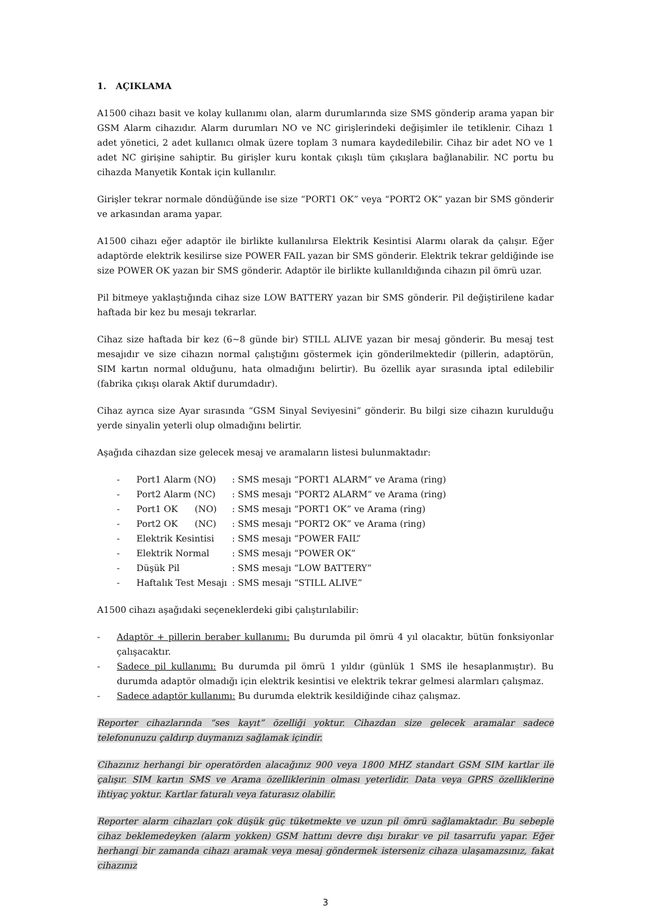1. AÇIKLAMA
A1500 cihazı basit ve kolay kullanımı olan, alarm durumlarında size SMS gönderip arama yapan bir GSM Alarm cihazıdır. Alarm durumları NO ve NC girişlerindeki değişimler ile tetiklenir. Cihazı 1 adet yönetici, 2 adet kullanıcı olmak üzere toplam 3 numara kaydedilebilir. Cihaz bir adet NO ve 1 adet NC girişine sahiptir. Bu girişler kuru kontak çıkışlı tüm çıkışlara bağlanabilir. NC portu bu cihazda Manyetik Kontak için kullanılır.
Girişler tekrar normale döndüğünde ise size “PORT1 OK” veya “PORT2 OK” yazan bir SMS gönderir ve arkasından arama yapar.
A1500 cihazı eğer adaptör ile birlikte kullanılırsa Elektrik Kesintisi Alarmı olarak da çalışır. Eğer adaptörde elektrik kesilirse size POWER FAIL yazan bir SMS gönderir. Elektrik tekrar geldiğinde ise size POWER OK yazan bir SMS gönderir. Adaptör ile birlikte kullanıldığında cihazın pil ömrü uzar.
Pil bitmeye yaklaştığında cihaz size LOW BATTERY yazan bir SMS gönderir. Pil değiştirilene kadar haftada bir kez bu mesajı tekrarlar.
Cihaz size haftada bir kez (6~8 günde bir) STILL ALIVE yazan bir mesaj gönderir. Bu mesaj test mesajıdır ve size cihazın normal çalıştığını göstermek için gönderilmektedir (pillerin, adaptörün, SIM kartın normal olduğunu, hata olmadığını belirtir). Bu özellik ayar sırasında iptal edilebilir (fabrika çıkışı olarak Aktif durumdadır).
Cihaz ayrıca size Ayar sırasında “GSM Sinyal Seviyesini” gönderir. Bu bilgi size cihazın kurulduğu yerde sinyalin yeterli olup olmadığını belirtir.
Aşağıda cihazdan size gelecek mesaj ve aramaların listesi bulunmaktadır:
| - | Port1 Alarm (NO) | : SMS mesajı “PORT1 ALARM” ve Arama (ring) |
| - | Port2 Alarm (NC) | : SMS mesajı “PORT2 ALARM” ve Arama (ring) |
| - | Port1 OK (NO) | : SMS mesajı “PORT1 OK” ve Arama (ring) |
| - | Port2 OK (NC) | : SMS mesajı “PORT2 OK” ve Arama (ring) |
| - | Elektrik Kesintisi | : SMS mesajı “POWER FAIL” |
| - | Elektrik Normal | : SMS mesajı “POWER OK” |
| - | Düşük Pil | : SMS mesajı “LOW BATTERY” |
| - | Haftalık Test Mesajı | : SMS mesajı “STILL ALIVE” |
A1500 cihazı aşağıdaki seçeneklerdeki gibi çalıştırılabilir:
- Adaptör + pillerin beraber kullanımı: Bu durumda pil ömrü 4 yıl olacaktır, bütün fonksiyonlar çalışacaktır.
- Sadece pil kullanımı: Bu durumda pil ömrü 1 yıldır (günlük 1 SMS ile hesaplanmıştır). Bu durumda adaptör olmadığı için elektrik kesintisi ve elektrik tekrar gelmesi alarmları çalışmaz.
- Sadece adaptör kullanımı: Bu durumda elektrik kesildiğinde cihaz çalışmaz.
Reporter cihazlarında “ses kayıt” özelliği yoktur. Cihazdan size gelecek aramalar sadece telefonunuzu çaldırıp duymanızı sağlamak içindir.
Cihazınız herhangi bir operatörden alacağınız 900 veya 1800 MHZ standart GSM SIM kartlar ile çalışır. SIM kartın SMS ve Arama özelliklerinin olması yeterlidir. Data veya GPRS özelliklerine ihtiyaç yoktur. Kartlar faturalı veya faturasız olabilir.
Reporter alarm cihazları çok düşük güç tüketmekte ve uzun pil ömrü sağlamaktadır. Bu sebeple cihaz beklemedeyken (alarm yokken) GSM hattını devre dışı bırakır ve pil tasarrufu yapar. Eğer herhangi bir zamanda cihazı aramak veya mesaj göndermek isterseniz cihaza ulaşamazsınız, fakat cihazınız
3